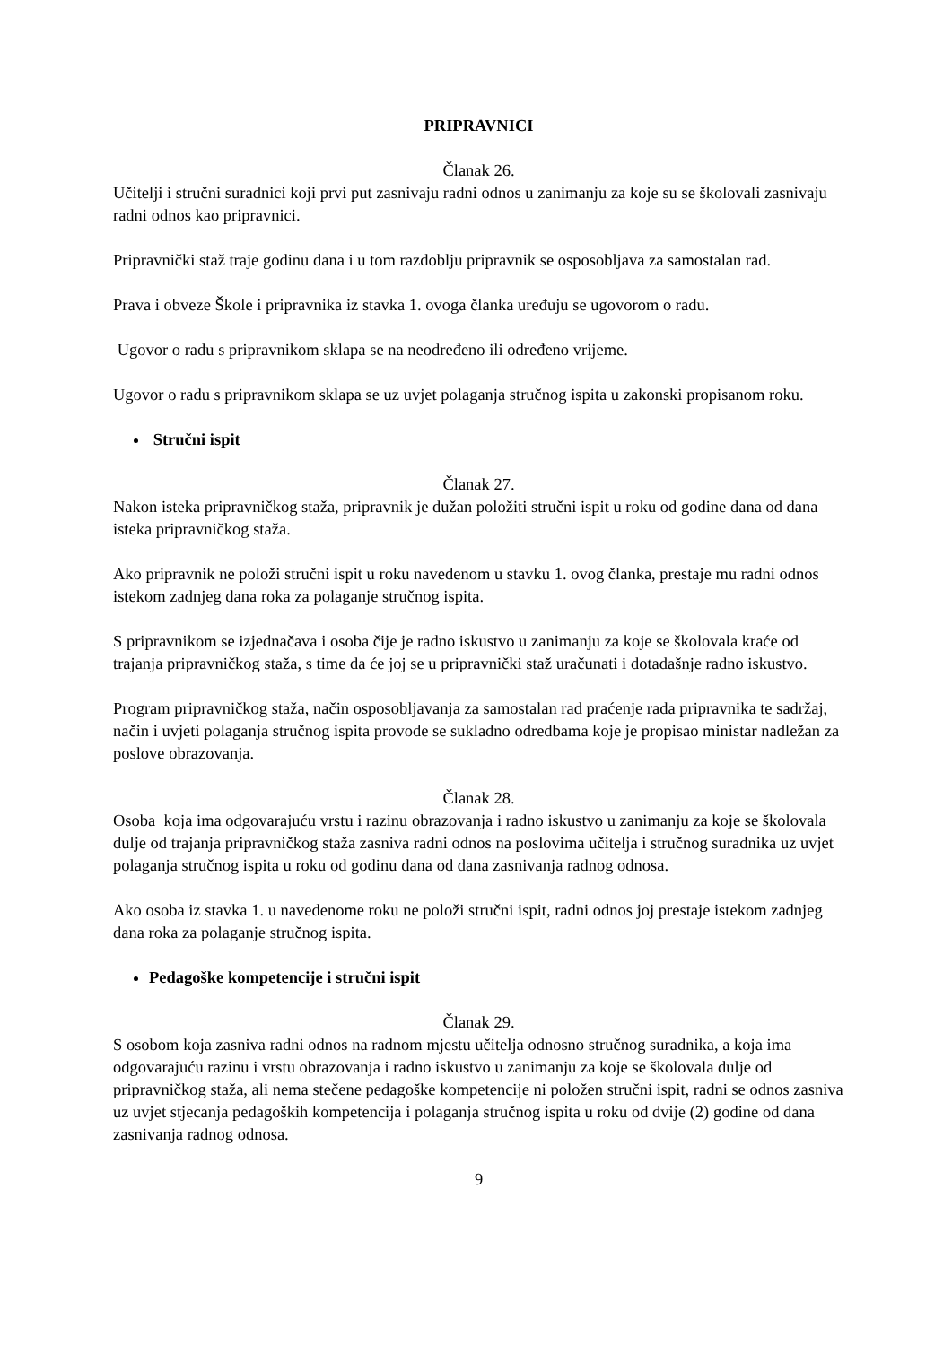PRIPRAVNICI
Članak 26.
Učitelji i stručni suradnici koji prvi put zasnivaju radni odnos u zanimanju za koje su se školovali zasnivaju radni odnos kao pripravnici.
Pripravnički staž traje godinu dana i u tom razdoblju pripravnik se osposobljava za samostalan rad.
Prava i obveze Škole i pripravnika iz stavka 1. ovoga članka uređuju se ugovorom o radu.
Ugovor o radu s pripravnikom sklapa se na neodređeno ili određeno vrijeme.
Ugovor o radu s pripravnikom sklapa se uz uvjet polaganja stručnog ispita u zakonski propisanom roku.
Stručni ispit
Članak 27.
Nakon isteka pripravničkog staža, pripravnik je dužan položiti stručni ispit u roku od godine dana od dana isteka pripravničkog staža.
Ako pripravnik ne položi stručni ispit u roku navedenom u stavku 1. ovog članka, prestaje mu radni odnos istekom zadnjeg dana roka za polaganje stručnog ispita.
S pripravnikom se izjednačava i osoba čije je radno iskustvo u zanimanju za koje se školovala kraće od trajanja pripravničkog staža, s time da će joj se u pripravnički staž uračunati i dotadašnje radno iskustvo.
Program pripravničkog staža, način osposobljavanja za samostalan rad praćenje rada pripravnika te sadržaj, način i uvjeti polaganja stručnog ispita provode se sukladno odredbama koje je propisao ministar nadležan za poslove obrazovanja.
Članak 28.
Osoba koja ima odgovarajuću vrstu i razinu obrazovanja i radno iskustvo u zanimanju za koje se školovala dulje od trajanja pripravničkog staža zasniva radni odnos na poslovima učitelja i stručnog suradnika uz uvjet polaganja stručnog ispita u roku od godinu dana od dana zasnivanja radnog odnosa.
Ako osoba iz stavka 1. u navedenome roku ne položi stručni ispit, radni odnos joj prestaje istekom zadnjeg dana roka za polaganje stručnog ispita.
Pedagoške kompetencije i stručni ispit
Članak 29.
S osobom koja zasniva radni odnos na radnom mjestu učitelja odnosno stručnog suradnika, a koja ima odgovarajuću razinu i vrstu obrazovanja i radno iskustvo u zanimanju za koje se školovala dulje od pripravničkog staža, ali nema stečene pedagoške kompetencije ni položen stručni ispit, radni se odnos zasniva uz uvjet stjecanja pedagoških kompetencija i polaganja stručnog ispita u roku od dvije (2) godine od dana zasnivanja radnog odnosa.
9